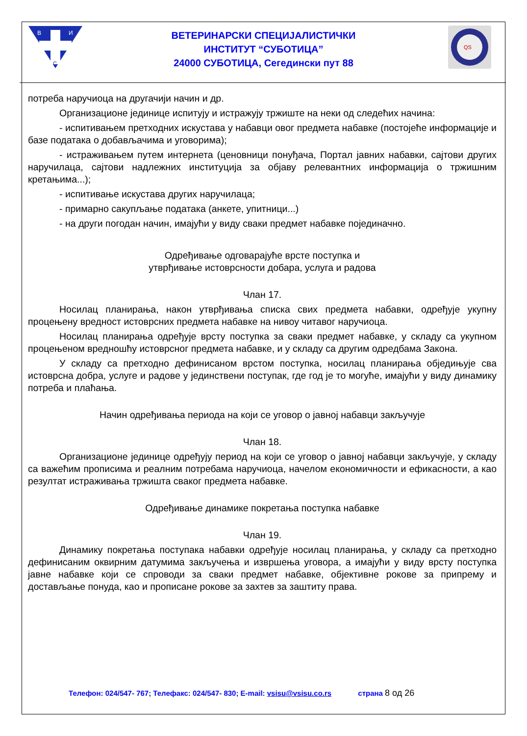В
И
С
ВЕТЕРИНАРСКИ СПЕЦИЈАЛИСТИЧКИ
ИНСТИТУТ “СУБОТИЦА”
24000 СУБОТИЦА, Сегедински пут 88
QS
потреба наручиоца на другачији начин и др.
Организационе јединице испитују и истражују тржиште на неки од следећих начина:
- испитивањем претходних искустава у набавци овог предмета набавке (постојеће информације и базе података о добављачима и уговорима);
- истраживањем путем интернета (ценовници понуђача, Портал јавних набавки, сајтови других наручилаца, сајтови надлежних институција за објаву релевантних информација о тржишним кретањима...);
- испитивање искустава других наручилаца;
- примарно сакупљање података (анкете, упитници...)
- на други погодан начин, имајући у виду сваки предмет набавке појединачно.
Одређивање одговарајуће врсте поступка и
утврђивање истоврсности добара, услуга и радова
Члан 17.
Носилац планирања, након утврђивања списка свих предмета набавки, одређује укупну процењену вредност истоврсних предмета набавке на нивоу читавог наручиоца.
Носилац планирања одређује врсту поступка за сваки предмет набавке, у складу са укупном процењеном вредношћу истоврсног предмета набавке, и у складу са другим одредбама Закона.
У складу са претходно дефинисаном врстом поступка, носилац планирања обједињује сва истоврсна добра, услуге и радове у јединствени поступак, где год је то могуће, имајући у виду динамику потреба и плаћања.
Начин одређивања периода на који се уговор о јавној набавци закључује
Члан 18.
Организационе јединице одређују период на који се уговор о јавној набавци закључује, у складу са важећим прописима и реалним потребама наручиоца, начелом економичности и ефикасности, а као резултат истраживања тржишта сваког предмета набавке.
Одређивање динамике покретања поступка набавке
Члан 19.
Динамику покретања поступака набавки одређује носилац планирања, у складу са претходно дефинисаним оквирним датумима закључења и извршења уговора, а имајући у виду врсту поступка јавне набавке који се спроводи за сваки предмет набавке, објективне рокове за припрему и достављање понуда, као и прописане рокове за захтев за заштиту права.
Телефон: 024/547- 767; Телефакс: 024/547- 830; E-mail: vsisu@vsisu.co.rs страна 8 од 26